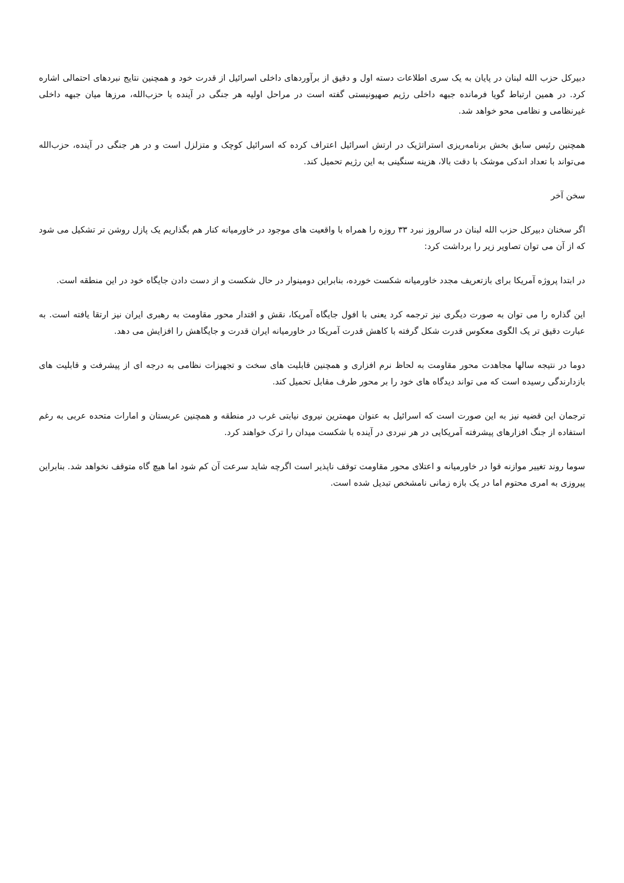دبیرکل حزب الله لبنان در پایان به یک سری اطلاعات دسته اول و دقیق از برآوردهای داخلی اسرائیل از قدرت خود و همچنین نتایج نبردهای احتمالی اشاره کرد. در همین ارتباط گویا فرمانده جبهه داخلی رژیم صهیونیستی گفته است در مراحل اولیه هر جنگی در آینده با حزب‌الله، مرزها میان جبهه داخلی غیرنظامی و نظامی محو خواهد شد.
همچنین رئیس سابق بخش برنامه‌ریزی استراتژیک در ارتش اسرائیل اعتراف کرده که اسرائیل کوچک و متزلزل است و در هر جنگی در آینده، حزب‌الله می‌تواند با تعداد اندکی موشک با دقت بالا، هزینه سنگینی به این رژیم تحمیل کند.
سخن آخر
اگر سخنان دبیرکل حزب الله لبنان در سالروز نبرد ۳۳ روزه را همراه با واقعیت های موجود در خاورمیانه کنار هم بگذاریم یک پازل روشن تر تشکیل می شود که از آن می توان تصاویر زیر را برداشت کرد:
در ابتدا پروژه آمریکا برای بازتعریف مجدد خاورمیانه شکست خورده، بنابراین دومینوار در حال شکست و از دست دادن جایگاه خود در این منطقه است.
این گذاره را می توان به صورت دیگری نیز ترجمه کرد یعنی با افول جایگاه آمریکا، نقش و اقتدار محور مقاومت به رهبری ایران نیز ارتقا یافته است. به عبارت دقیق تر یک الگوی معکوس قدرت شکل گرفته با کاهش قدرت آمریکا در خاورمیانه ایران قدرت و جایگاهش را افزایش می دهد.
دوما در نتیجه سالها مجاهدت محور مقاومت به لحاظ نرم افزاری و همچنین قابلیت های سخت و تجهیزات نظامی به درجه ای از پیشرفت و قابلیت های بازدارندگی رسیده است که می تواند دیدگاه های خود را بر محور طرف مقابل تحمیل کند.
ترجمان این قضیه نیز به این صورت است که اسرائیل به عنوان مهمترین نیروی نیابتی غرب در منطقه و همچنین عربستان و امارات متحده عربی به رغم استفاده از جنگ افزارهای پیشرفته آمریکایی در هر نبردی در آینده با شکست میدان را ترک خواهند کرد.
سوما روند تغییر موازنه قوا در خاورمیانه و اعتلای محور مقاومت توقف ناپذیر است اگرچه شاید سرعت آن کم شود اما هیچ گاه متوقف نخواهد شد. بنابراین پیروزی به امری محتوم اما در یک بازه زمانی نامشخص تبدیل شده است.